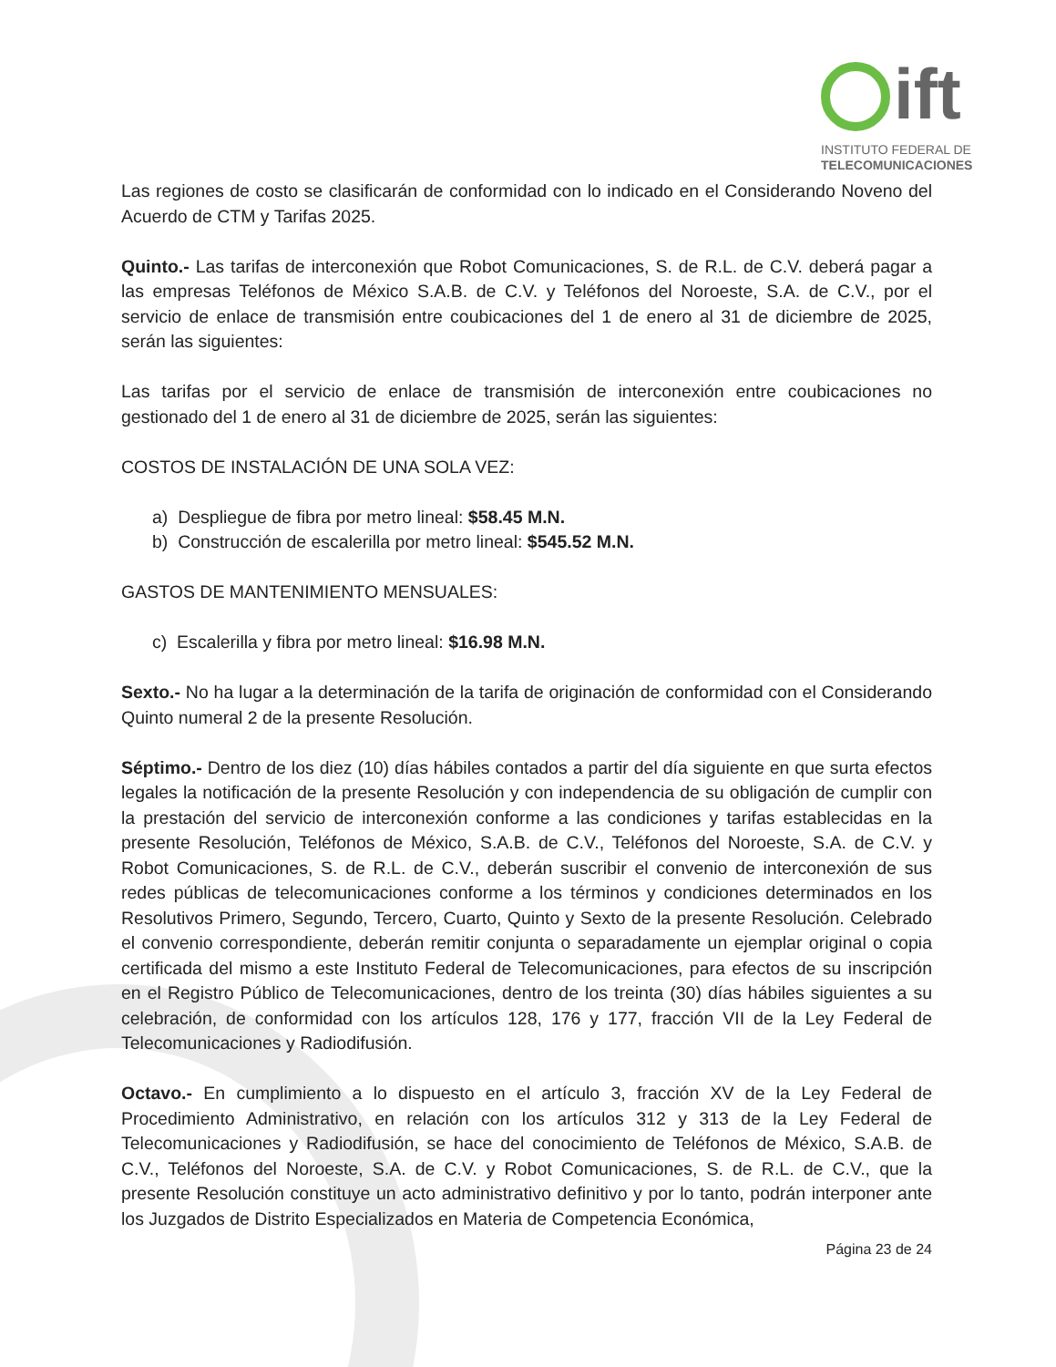ift
INSTITUTO FEDERAL DE
TELECOMUNICACIONES
Las regiones de costo se clasificarán de conformidad con lo indicado en el Considerando Noveno del Acuerdo de CTM y Tarifas 2025.
Quinto.- Las tarifas de interconexión que Robot Comunicaciones, S. de R.L. de C.V. deberá pagar a las empresas Teléfonos de México S.A.B. de C.V. y Teléfonos del Noroeste, S.A. de C.V., por el servicio de enlace de transmisión entre coubicaciones del 1 de enero al 31 de diciembre de 2025, serán las siguientes:
Las tarifas por el servicio de enlace de transmisión de interconexión entre coubicaciones no gestionado del 1 de enero al 31 de diciembre de 2025, serán las siguientes:
COSTOS DE INSTALACIÓN DE UNA SOLA VEZ:
a) Despliegue de fibra por metro lineal: $58.45 M.N.
b) Construcción de escalerilla por metro lineal: $545.52 M.N.
GASTOS DE MANTENIMIENTO MENSUALES:
c) Escalerilla y fibra por metro lineal: $16.98 M.N.
Sexto.- No ha lugar a la determinación de la tarifa de originación de conformidad con el Considerando Quinto numeral 2 de la presente Resolución.
Séptimo.- Dentro de los diez (10) días hábiles contados a partir del día siguiente en que surta efectos legales la notificación de la presente Resolución y con independencia de su obligación de cumplir con la prestación del servicio de interconexión conforme a las condiciones y tarifas establecidas en la presente Resolución, Teléfonos de México, S.A.B. de C.V., Teléfonos del Noroeste, S.A. de C.V. y Robot Comunicaciones, S. de R.L. de C.V., deberán suscribir el convenio de interconexión de sus redes públicas de telecomunicaciones conforme a los términos y condiciones determinados en los Resolutivos Primero, Segundo, Tercero, Cuarto, Quinto y Sexto de la presente Resolución. Celebrado el convenio correspondiente, deberán remitir conjunta o separadamente un ejemplar original o copia certificada del mismo a este Instituto Federal de Telecomunicaciones, para efectos de su inscripción en el Registro Público de Telecomunicaciones, dentro de los treinta (30) días hábiles siguientes a su celebración, de conformidad con los artículos 128, 176 y 177, fracción VII de la Ley Federal de Telecomunicaciones y Radiodifusión.
Octavo.- En cumplimiento a lo dispuesto en el artículo 3, fracción XV de la Ley Federal de Procedimiento Administrativo, en relación con los artículos 312 y 313 de la Ley Federal de Telecomunicaciones y Radiodifusión, se hace del conocimiento de Teléfonos de México, S.A.B. de C.V., Teléfonos del Noroeste, S.A. de C.V. y Robot Comunicaciones, S. de R.L. de C.V., que la presente Resolución constituye un acto administrativo definitivo y por lo tanto, podrán interponer ante los Juzgados de Distrito Especializados en Materia de Competencia Económica,
Página 23 de 24